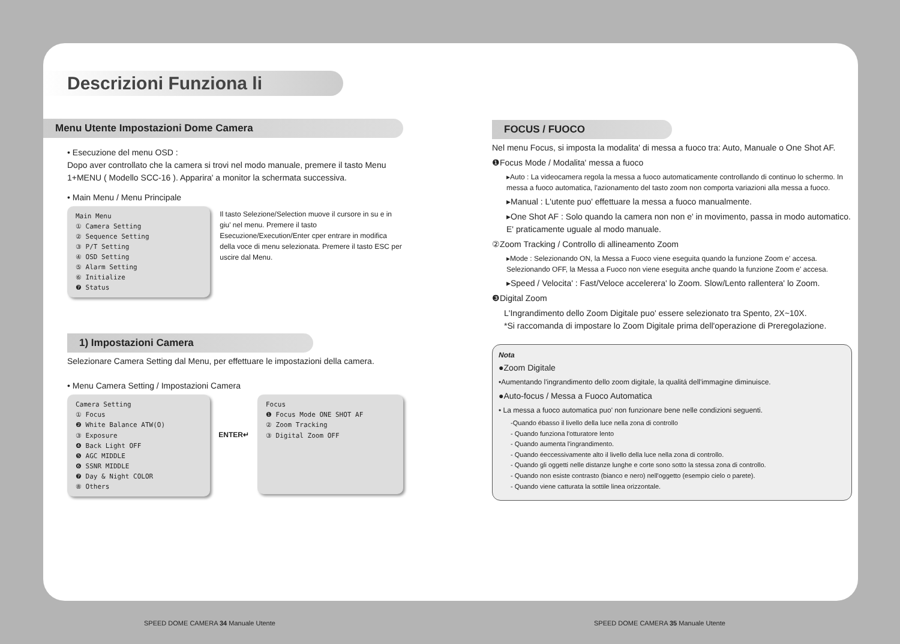Descrizioni Funziona li
Menu Utente Impostazioni Dome Camera
• Esecuzione del menu OSD :
Dopo aver controllato che la camera si trovi nel modo manuale, premere il tasto Menu 1+MENU ( Modello SCC-16 ). Apparira' a monitor la schermata successiva.
• Main Menu / Menu Principale
Main Menu
① Camera Setting
② Sequence Setting
③ P/T Setting
④ OSD Setting
⑤ Alarm Setting
⑥ Initialize
❼ Status
Il tasto Selezione/Selection muove il cursore in su e in giu' nel menu. Premere il tasto Esecuzione/Execution/Enter cper entrare in modifica della voce di menu selezionata. Premere il tasto ESC per uscire dal Menu.
1) Impostazioni Camera
Selezionare Camera Setting dal Menu, per effettuare le impostazioni della camera.
• Menu Camera Setting / Impostazioni Camera
Camera Setting
① Focus
❷ White Balance ATW(O)
③ Exposure
❹ Back Light OFF
❺ AGC MIDDLE
❻ SSNR MIDDLE
❼ Day & Night COLOR
⑧ Others
ENTER↵
Focus
❶ Focus Mode ONE SHOT AF
② Zoom Tracking
③ Digital Zoom OFF
FOCUS / FUOCO
Nel menu Focus, si imposta la modalita' di messa a fuoco tra: Auto, Manuale o One Shot AF.
❶Focus Mode / Modalita' messa a fuoco
▸Auto : La videocamera regola la messa a fuoco automaticamente controllando di continuo lo schermo. In messa a fuoco automatica, l'azionamento del tasto zoom non comporta variazioni alla messa a fuoco.
▸Manual : L'utente puo' effettuare la messa a fuoco manualmente.
▸One Shot AF : Solo quando la camera non non e' in movimento, passa in modo automatico. E' praticamente uguale al modo manuale.
②Zoom Tracking / Controllo di allineamento Zoom
▸Mode : Selezionando ON, la Messa a Fuoco viene eseguita quando la funzione Zoom e' accesa. Selezionando OFF, la Messa a Fuoco non viene eseguita anche quando la funzione Zoom e' accesa.
▸Speed / Velocita' : Fast/Veloce accelerera' lo Zoom. Slow/Lento rallentera' lo Zoom.
❸Digital Zoom
L'Ingrandimento dello Zoom Digitale puo' essere selezionato tra Spento, 2X~10X.
*Si raccomanda di impostare lo Zoom Digitale prima dell'operazione di Preregolazione.
Nota
●Zoom Digitale
•Aumentando l'ingrandimento dello zoom digitale, la qualitá dell'immagine diminuisce.
●Auto-focus / Messa a Fuoco Automatica
• La messa a fuoco automatica puo' non funzionare bene nelle condizioni seguenti.
-Quando ébasso il livello della luce nella zona di controllo
- Quando funziona l'otturatore lento
- Quando aumenta l'ingrandimento.
- Quando éeccessivamente alto il livello della luce nella zona di controllo.
- Quando gli oggetti nelle distanze lunghe e corte sono sotto la stessa zona di controllo.
- Quando non esiste contrasto (bianco e nero) nell'oggetto (esempio cielo o parete).
- Quando viene catturata la sottile linea orizzontale.
SPEED DOME CAMERA 34 Manuale Utente
SPEED DOME CAMERA 35 Manuale Utente